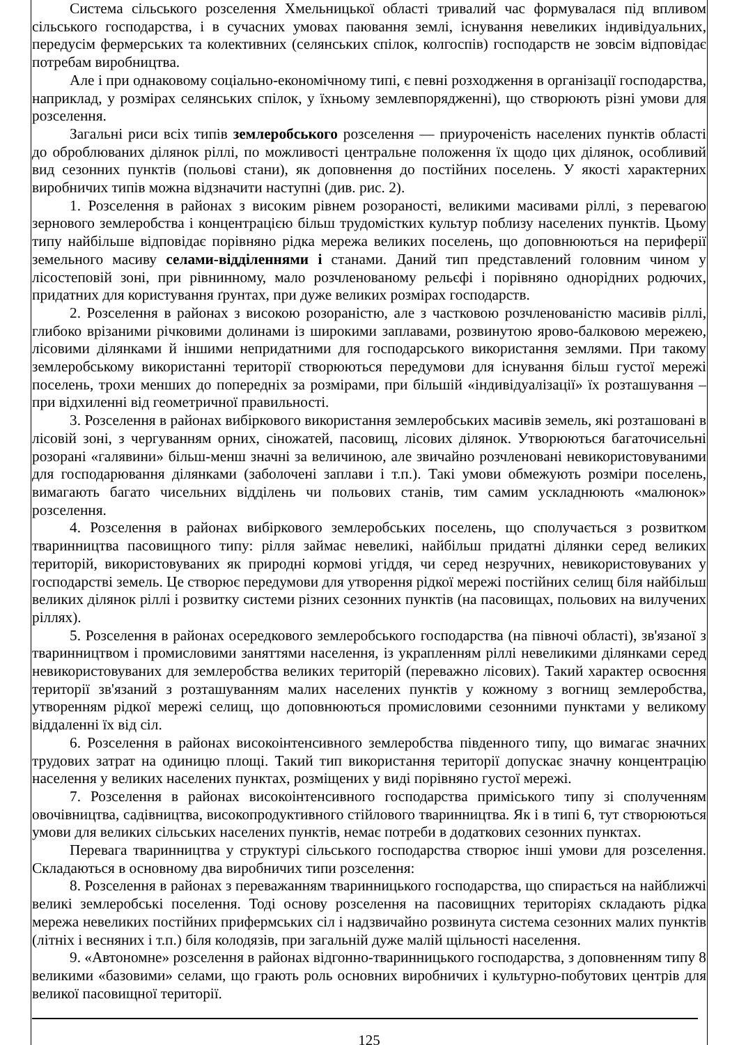Система сільського розселення Хмельницької області тривалий час формувалася під впливом сільського господарства, і в сучасних умовах паювання землі, існування невеликих індивідуальних, передусім фермерських та колективних (селянських спілок, колгоспів) господарств не зовсім відповідає потребам виробництва.
Але і при однаковому соціально-економічному типі, є певні розходження в організації господарства, наприклад, у розмірах селянських спілок, у їхньому землевпорядженні), що створюють різні умови для розселення.
Загальні риси всіх типів землеробського розселення — приуроченість населених пунктів області до оброблюваних ділянок ріллі, по можливості центральне положення їх щодо цих ділянок, особливий вид сезонних пунктів (польові стани), як доповнення до постійних поселень. У якості характерних виробничих типів можна відзначити наступні (див. рис. 2).
1. Розселення в районах з високим рівнем розораності, великими масивами ріллі, з перевагою зернового землеробства і концентрацією більш трудомістких культур поблизу населених пунктів. Цьому типу найбільше відповідає порівняно рідка мережа великих поселень, що доповнюються на периферії земельного масиву селами-відділеннями і станами. Даний тип представлений головним чином у лісостеповій зоні, при рівнинному, мало розчленованому рельєфі і порівняно однорідних родючих, придатних для користування ґрунтах, при дуже великих розмірах господарств.
2. Розселення в районах з високою розораністю, але з частковою розчленованістю масивів ріллі, глибоко врізаними річковими долинами із широкими заплавами, розвинутою ярово-балковою мережею, лісовими ділянками й іншими непридатними для господарського використання землями. При такому землеробському використанні території створюються передумови для існування більш густої мережі поселень, трохи менших до попередніх за розмірами, при більшій «індивідуалізації» їх розташування – при відхиленні від геометричної правильності.
3. Розселення в районах вибіркового використання землеробських масивів земель, які розташовані в лісовій зоні, з чергуванням орних, сіножатей, пасовищ, лісових ділянок. Утворюються багаточисельні розорані «галявини» більш-менш значні за величиною, але звичайно розчленовані невикористовуваними для господарювання ділянками (заболочені заплави і т.п.). Такі умови обмежують розміри поселень, вимагають багато чисельних відділень чи польових станів, тим самим ускладнюють «малюнок» розселення.
4. Розселення в районах вибіркового землеробських поселень, що сполучається з розвитком тваринництва пасовищного типу: рілля займає невеликі, найбільш придатні ділянки серед великих територій, використовуваних як природні кормові угіддя, чи серед незручних, невикористовуваних у господарстві земель. Це створює передумови для утворення рідкої мережі постійних селищ біля найбільш великих ділянок ріллі і розвитку системи різних сезонних пунктів (на пасовищах, польових на вилучених ріллях).
5. Розселення в районах осередкового землеробського господарства (на півночі області), зв'язаної з тваринництвом і промисловими заняттями населення, із украпленням ріллі невеликими ділянками серед невикористовуваних для землеробства великих територій (переважно лісових). Такий характер освоєння території зв'язаний з розташуванням малих населених пунктів у кожному з вогнищ землеробства, утворенням рідкої мережі селищ, що доповнюються промисловими сезонними пунктами у великому віддаленні їх від сіл.
6. Розселення в районах високоінтенсивного землеробства південного типу, що вимагає значних трудових затрат на одиницю площі. Такий тип використання території допускає значну концентрацію населення у великих населених пунктах, розміщених у виді порівняно густої мережі.
7. Розселення в районах високоінтенсивного господарства приміського типу зі сполученням овочівництва, садівництва, високопродуктивного стійлового тваринництва. Як і в типі 6, тут створюються умови для великих сільських населених пунктів, немає потреби в додаткових сезонних пунктах.
Перевага тваринництва у структурі сільського господарства створює інші умови для розселення. Складаються в основному два виробничих типи розселення:
8. Розселення в районах з переважанням тваринницького господарства, що спирається на найближчі великі землеробські поселення. Тоді основу розселення на пасовищних територіях складають рідка мережа невеликих постійних прифермських сіл і надзвичайно розвинута система сезонних малих пунктів (літніх і весняних і т.п.) біля колодязів, при загальній дуже малій щільності населення.
9. «Автономне» розселення в районах відгонно-тваринницького господарства, з доповненням типу 8 великими «базовими» селами, що грають роль основних виробничих і культурно-побутових центрів для великої пасовищної території.
125